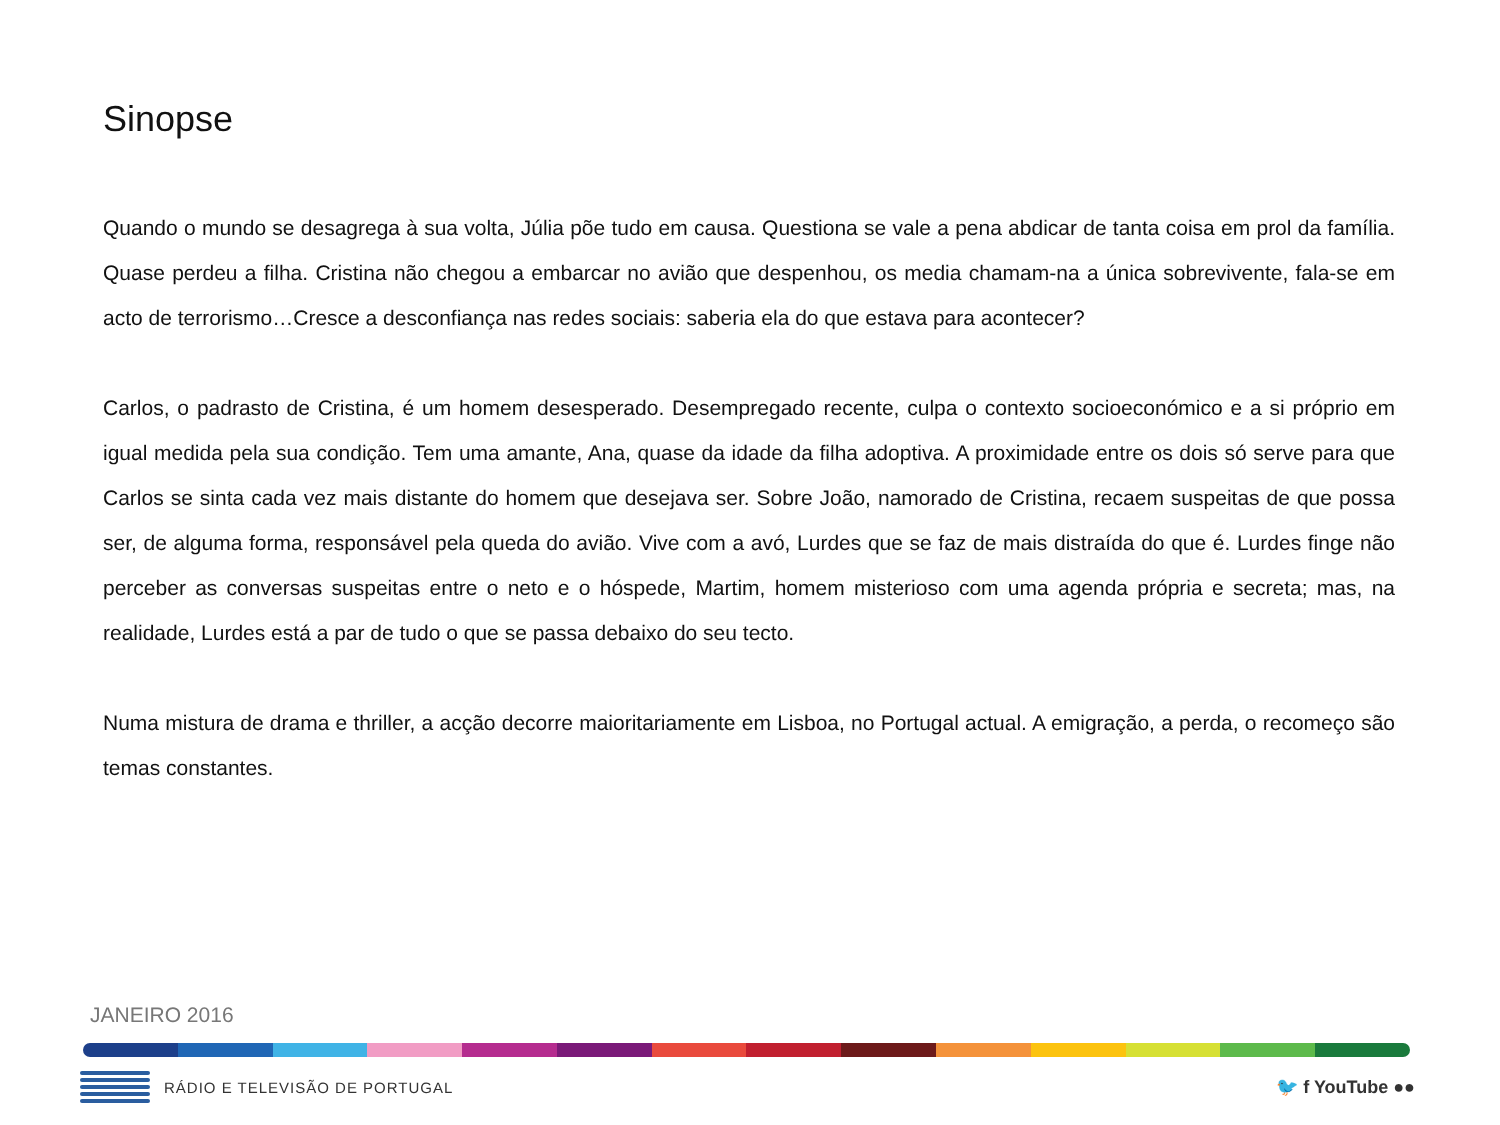Sinopse
Quando o mundo se desagrega à sua volta, Júlia põe tudo em causa. Questiona se vale a pena abdicar de tanta coisa em prol da família. Quase perdeu a filha. Cristina não chegou a embarcar no avião que despenhou, os media chamam-na a única sobrevivente, fala-se em acto de terrorismo…Cresce a desconfiança nas redes sociais: saberia ela do que estava para acontecer?
Carlos, o padrasto de Cristina, é um homem desesperado. Desempregado recente, culpa o contexto socioeconómico e a si próprio em igual medida pela sua condição. Tem uma amante, Ana, quase da idade da filha adoptiva. A proximidade entre os dois só serve para que Carlos se sinta cada vez mais distante do homem que desejava ser. Sobre João, namorado de Cristina, recaem suspeitas de que possa ser, de alguma forma, responsável pela queda do avião. Vive com a avó, Lurdes que se faz de mais distraída do que é. Lurdes finge não perceber as conversas suspeitas entre o neto e o hóspede, Martim, homem misterioso com uma agenda própria e secreta; mas, na realidade, Lurdes está a par de tudo o que se passa debaixo do seu tecto.
Numa mistura de drama e thriller, a acção decorre maioritariamente em Lisboa, no Portugal actual. A emigração, a perda, o recomeço são temas constantes.
JANEIRO 2016
RÁDIO E TELEVISÃO DE PORTUGAL
🐦 f YouTube ●●